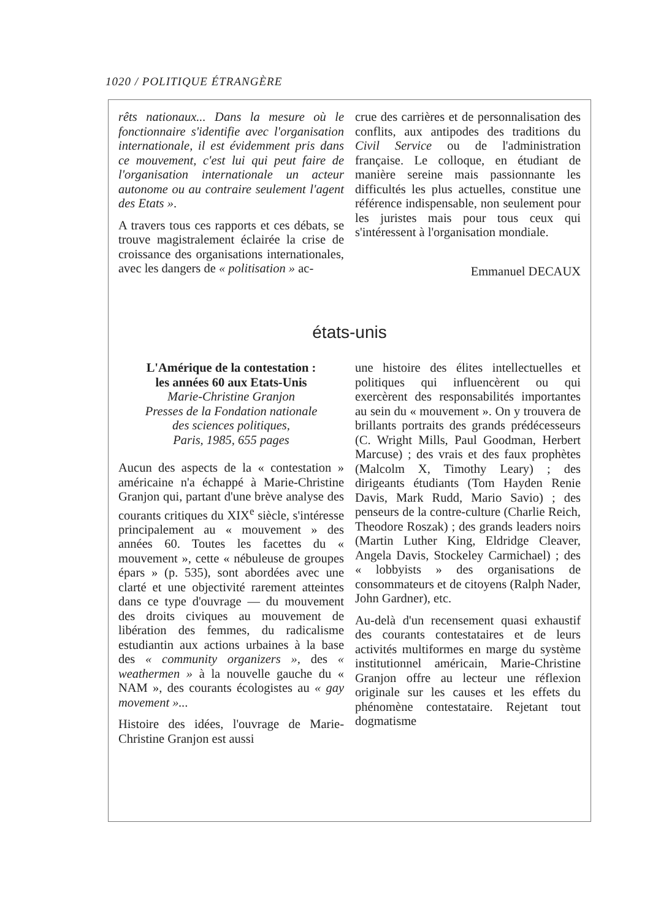1020 / POLITIQUE ÉTRANGÈRE
rêts nationaux... Dans la mesure où le fonctionnaire s'identifie avec l'organisation internationale, il est évidemment pris dans ce mouvement, c'est lui qui peut faire de l'organisation internationale un acteur autonome ou au contraire seulement l'agent des Etats ».
A travers tous ces rapports et ces débats, se trouve magistralement éclairée la crise de croissance des organisations internationales, avec les dangers de « politisation » ac-
crue des carrières et de personnalisation des conflits, aux antipodes des traditions du Civil Service ou de l'administration française. Le colloque, en étudiant de manière sereine mais passionnante les difficultés les plus actuelles, constitue une référence indispensable, non seulement pour les juristes mais pour tous ceux qui s'intéressent à l'organisation mondiale.
Emmanuel DECAUX
états-unis
L'Amérique de la contestation :
les années 60 aux Etats-Unis
Marie-Christine Granjon
Presses de la Fondation nationale
des sciences politiques,
Paris, 1985, 655 pages
Aucun des aspects de la « contestation » américaine n'a échappé à Marie-Christine Granjon qui, partant d'une brève analyse des courants critiques du XIX<sup>e</sup> siècle, s'intéresse principalement au « mouvement » des années 60. Toutes les facettes du « mouvement », cette « nébuleuse de groupes épars » (p. 535), sont abordées avec une clarté et une objectivité rarement atteintes dans ce type d'ouvrage — du mouvement des droits civiques au mouvement de libération des femmes, du radicalisme estudiantin aux actions urbaines à la base des « community organizers », des « weathermen » à la nouvelle gauche du « NAM », des courants écologistes au « gay movement »...
Histoire des idées, l'ouvrage de Marie-Christine Granjon est aussi
une histoire des élites intellectuelles et politiques qui influencèrent ou qui exercèrent des responsabilités importantes au sein du « mouvement ». On y trouvera de brillants portraits des grands prédécesseurs (C. Wright Mills, Paul Goodman, Herbert Marcuse) ; des vrais et des faux prophètes (Malcolm X, Timothy Leary) ; des dirigeants étudiants (Tom Hayden Renie Davis, Mark Rudd, Mario Savio) ; des penseurs de la contre-culture (Charlie Reich, Theodore Roszak) ; des grands leaders noirs (Martin Luther King, Eldridge Cleaver, Angela Davis, Stockeley Carmichael) ; des « lobbyists » des organisations de consommateurs et de citoyens (Ralph Nader, John Gardner), etc.
Au-delà d'un recensement quasi exhaustif des courants contestataires et de leurs activités multiformes en marge du système institutionnel américain, Marie-Christine Granjon offre au lecteur une réflexion originale sur les causes et les effets du phénomène contestataire. Rejetant tout dogmatisme